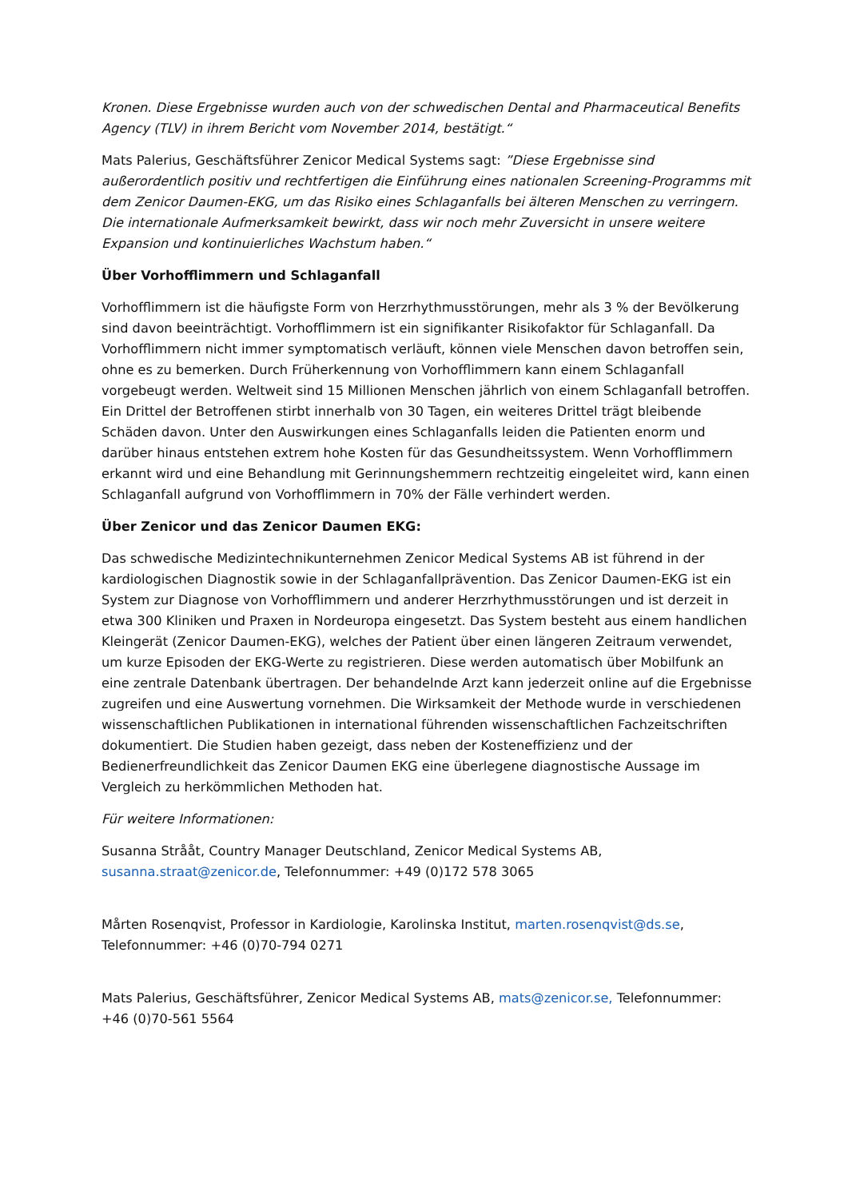Kronen. Diese Ergebnisse wurden auch von der schwedischen Dental and Pharmaceutical Benefits Agency (TLV) in ihrem Bericht vom November 2014, bestätigt.“
Mats Palerius, Geschäftsführer Zenicor Medical Systems sagt: ”Diese Ergebnisse sind außerordentlich positiv und rechtfertigen die Einführung eines nationalen Screening-Programms mit dem Zenicor Daumen-EKG, um das Risiko eines Schlaganfalls bei älteren Menschen zu verringern. Die internationale Aufmerksamkeit bewirkt, dass wir noch mehr Zuversicht in unsere weitere Expansion und kontinuierliches Wachstum haben.“
Über Vorhofflimmern und Schlaganfall
Vorhofflimmern ist die häufigste Form von Herzrhythmusstörungen, mehr als 3 % der Bevölkerung sind davon beeinträchtigt. Vorhofflimmern ist ein signifikanter Risikofaktor für Schlaganfall. Da Vorhofflimmern nicht immer symptomatisch verläuft, können viele Menschen davon betroffen sein, ohne es zu bemerken. Durch Früherkennung von Vorhofflimmern kann einem Schlaganfall vorgebeugt werden. Weltweit sind 15 Millionen Menschen jährlich von einem Schlaganfall betroffen. Ein Drittel der Betroffenen stirbt innerhalb von 30 Tagen, ein weiteres Drittel trägt bleibende Schäden davon. Unter den Auswirkungen eines Schlaganfalls leiden die Patienten enorm und darüber hinaus entstehen extrem hohe Kosten für das Gesundheitssystem. Wenn Vorhofflimmern erkannt wird und eine Behandlung mit Gerinnungshemmern rechtzeitig eingeleitet wird, kann einen Schlaganfall aufgrund von Vorhofflimmern in 70% der Fälle verhindert werden.
Über Zenicor und das Zenicor Daumen EKG:
Das schwedische Medizintechnikunternehmen Zenicor Medical Systems AB ist führend in der kardiologischen Diagnostik sowie in der Schlaganfallprävention. Das Zenicor Daumen-EKG ist ein System zur Diagnose von Vorhofflimmern und anderer Herzrhythmusstörungen und ist derzeit in etwa 300 Kliniken und Praxen in Nordeuropa eingesetzt. Das System besteht aus einem handlichen Kleingerät (Zenicor Daumen-EKG), welches der Patient über einen längeren Zeitraum verwendet, um kurze Episoden der EKG-Werte zu registrieren. Diese werden automatisch über Mobilfunk an eine zentrale Datenbank übertragen. Der behandelnde Arzt kann jederzeit online auf die Ergebnisse zugreifen und eine Auswertung vornehmen. Die Wirksamkeit der Methode wurde in verschiedenen wissenschaftlichen Publikationen in international führenden wissenschaftlichen Fachzeitschriften dokumentiert. Die Studien haben gezeigt, dass neben der Kosteneffizienz und der Bedienerfreundlichkeit das Zenicor Daumen EKG eine überlegene diagnostische Aussage im Vergleich zu herkömmlichen Methoden hat.
Für weitere Informationen:
Susanna Strååt, Country Manager Deutschland, Zenicor Medical Systems AB, susanna.straat@zenicor.de, Telefonnummer: +49 (0)172 578 3065
Mårten Rosenqvist, Professor in Kardiologie, Karolinska Institut, marten.rosenqvist@ds.se, Telefonnummer: +46 (0)70-794 0271
Mats Palerius, Geschäftsführer, Zenicor Medical Systems AB, mats@zenicor.se, Telefonnummer: +46 (0)70-561 5564